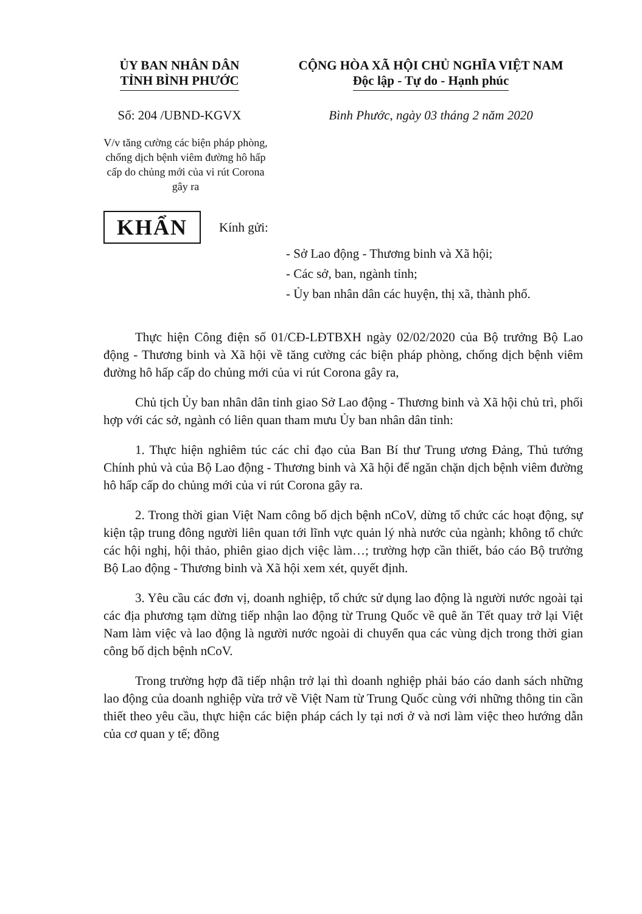ỦY BAN NHÂN DÂN
TỈNH BÌNH PHƯỚC
CỘNG HÒA XÃ HỘI CHỦ NGHĨA VIỆT NAM
Độc lập - Tự do - Hạnh phúc
Số: 204 /UBND-KGVX Bình Phước, ngày 03 tháng 2 năm 2020
V/v tăng cường các biện pháp phòng, chống dịch bệnh viêm đường hô hấp cấp do chủng mới của vi rút Corona gây ra
KHẨN Kính gửi:
- Sở Lao động - Thương binh và Xã hội;
- Các sở, ban, ngành tỉnh;
- Ủy ban nhân dân các huyện, thị xã, thành phố.
Thực hiện Công điện số 01/CĐ-LĐTBXH ngày 02/02/2020 của Bộ trưởng Bộ Lao động - Thương binh và Xã hội về tăng cường các biện pháp phòng, chống dịch bệnh viêm đường hô hấp cấp do chủng mới của vi rút Corona gây ra,
Chủ tịch Ủy ban nhân dân tỉnh giao Sở Lao động - Thương binh và Xã hội chủ trì, phối hợp với các sở, ngành có liên quan tham mưu Ủy ban nhân dân tỉnh:
1. Thực hiện nghiêm túc các chỉ đạo của Ban Bí thư Trung ương Đảng, Thủ tướng Chính phủ và của Bộ Lao động - Thương binh và Xã hội để ngăn chặn dịch bệnh viêm đường hô hấp cấp do chủng mới của vi rút Corona gây ra.
2. Trong thời gian Việt Nam công bố dịch bệnh nCoV, dừng tổ chức các hoạt động, sự kiện tập trung đông người liên quan tới lĩnh vực quản lý nhà nước của ngành; không tổ chức các hội nghị, hội thảo, phiên giao dịch việc làm…; trường hợp cần thiết, báo cáo Bộ trưởng Bộ Lao động - Thương binh và Xã hội xem xét, quyết định.
3. Yêu cầu các đơn vị, doanh nghiệp, tổ chức sử dụng lao động là người nước ngoài tại các địa phương tạm dừng tiếp nhận lao động từ Trung Quốc về quê ăn Tết quay trở lại Việt Nam làm việc và lao động là người nước ngoài di chuyển qua các vùng dịch trong thời gian công bố dịch bệnh nCoV.
Trong trường hợp đã tiếp nhận trở lại thì doanh nghiệp phải báo cáo danh sách những lao động của doanh nghiệp vừa trở về Việt Nam từ Trung Quốc cùng với những thông tin cần thiết theo yêu cầu, thực hiện các biện pháp cách ly tại nơi ở và nơi làm việc theo hướng dẫn của cơ quan y tế; đồng